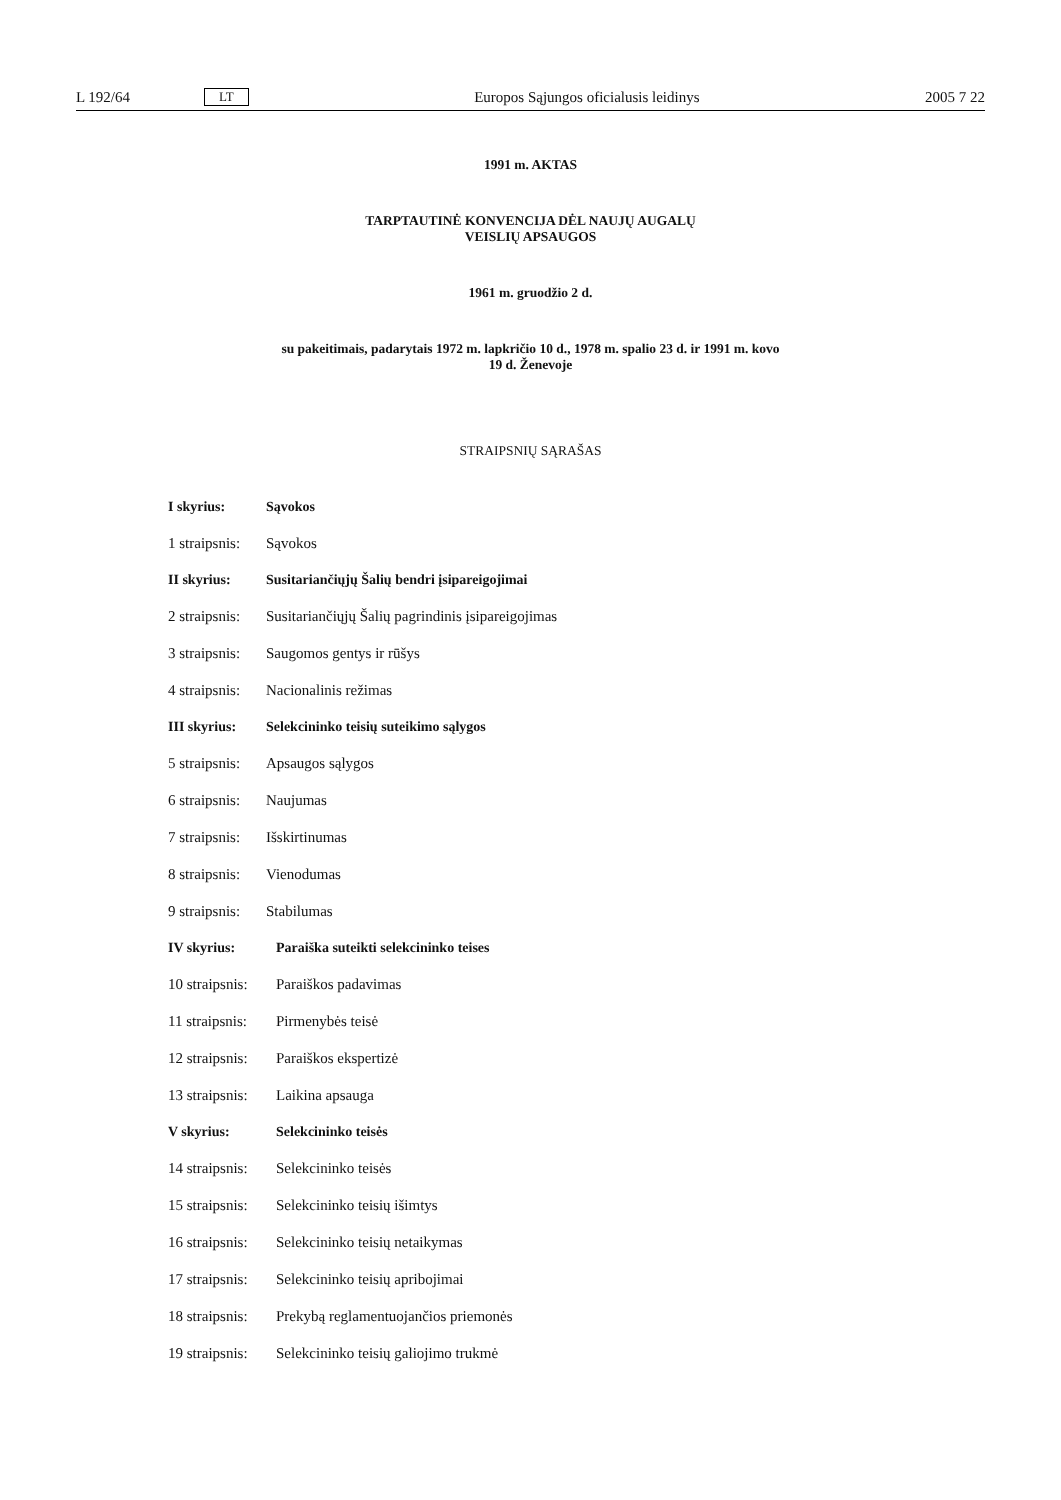L 192/64 LT Europos Sąjungos oficialusis leidinys 2005 7 22
1991 m. AKTAS
TARPTAUTINĖ KONVENCIJA DĖL NAUJŲ AUGALŲ
VEISLIŲ APSAUGOS
1961 m. gruodžio 2 d.
su pakeitimais, padarytais 1972 m. lapkričio 10 d., 1978 m. spalio 23 d. ir 1991 m. kovo
19 d. Ženevoje
STRAIPSNIŲ SĄRAŠAS
I skyrius: Sąvokos
1 straipsnis: Sąvokos
II skyrius: Susitariančiųjų Šalių bendri įsipareigojimai
2 straipsnis: Susitariančiųjų Šalių pagrindinis įsipareigojimas
3 straipsnis: Saugomos gentys ir rūšys
4 straipsnis: Nacionalinis režimas
III skyrius: Selekcininko teisių suteikimo sąlygos
5 straipsnis: Apsaugos sąlygos
6 straipsnis: Naujumas
7 straipsnis: Išskirtinumas
8 straipsnis: Vienodumas
9 straipsnis: Stabilumas
IV skyrius: Paraiška suteikti selekcininko teises
10 straipsnis: Paraiškos padavimas
11 straipsnis: Pirmenybės teisė
12 straipsnis: Paraiškos ekspertizė
13 straipsnis: Laikina apsauga
V skyrius: Selekcininko teisės
14 straipsnis: Selekcininko teisės
15 straipsnis: Selekcininko teisių išimtys
16 straipsnis: Selekcininko teisių netaikymas
17 straipsnis: Selekcininko teisių apribojimai
18 straipsnis: Prekybą reglamentuojančios priemonės
19 straipsnis: Selekcininko teisių galiojimo trukmė